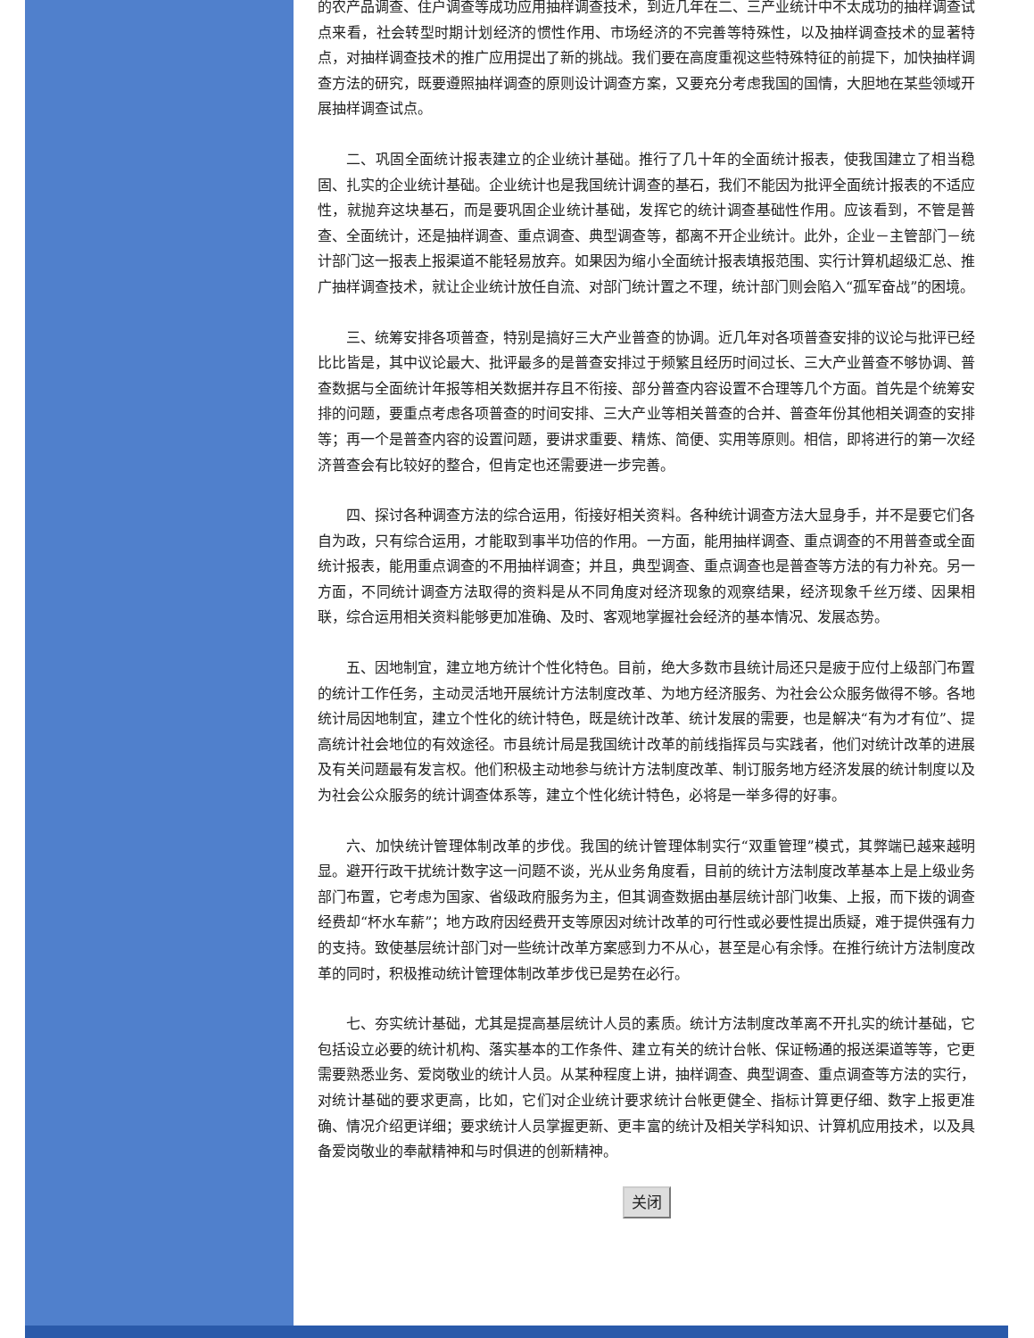的农产品调查、住户调查等成功应用抽样调查技术，到近几年在二、三产业统计中不太成功的抽样调查试点来看，社会转型时期计划经济的惯性作用、市场经济的不完善等特殊性，以及抽样调查技术的显著特点，对抽样调查技术的推广应用提出了新的挑战。我们要在高度重视这些特殊特征的前提下，加快抽样调查方法的研究，既要遵照抽样调查的原则设计调查方案，又要充分考虑我国的国情，大胆地在某些领域开展抽样调查试点。
二、巩固全面统计报表建立的企业统计基础。推行了几十年的全面统计报表，使我国建立了相当稳固、扎实的企业统计基础。企业统计也是我国统计调查的基石，我们不能因为批评全面统计报表的不适应性，就抛弃这块基石，而是要巩固企业统计基础，发挥它的统计调查基础性作用。应该看到，不管是普查、全面统计，还是抽样调查、重点调查、典型调查等，都离不开企业统计。此外，企业－主管部门－统计部门这一报表上报渠道不能轻易放弃。如果因为缩小全面统计报表填报范围、实行计算机超级汇总、推广抽样调查技术，就让企业统计放任自流、对部门统计置之不理，统计部门则会陷入“孤军奋战”的困境。
三、统筹安排各项普查，特别是搞好三大产业普查的协调。近几年对各项普查安排的议论与批评已经比比皆是，其中议论最大、批评最多的是普查安排过于频繁且经历时间过长、三大产业普查不够协调、普查数据与全面统计年报等相关数据并存且不衔接、部分普查内容设置不合理等几个方面。首先是个统筹安排的问题，要重点考虑各项普查的时间安排、三大产业等相关普查的合并、普查年份其他相关调查的安排等；再一个是普查内容的设置问题，要讲求重要、精炼、简便、实用等原则。相信，即将进行的第一次经济普查会有比较好的整合，但肯定也还需要进一步完善。
四、探讨各种调查方法的综合运用，衔接好相关资料。各种统计调查方法大显身手，并不是要它们各自为政，只有综合运用，才能取到事半功倍的作用。一方面，能用抽样调查、重点调查的不用普查或全面统计报表，能用重点调查的不用抽样调查；并且，典型调查、重点调查也是普查等方法的有力补充。另一方面，不同统计调查方法取得的资料是从不同角度对经济现象的观察结果，经济现象千丝万缕、因果相联，综合运用相关资料能够更加准确、及时、客观地掌握社会经济的基本情况、发展态势。
五、因地制宜，建立地方统计个性化特色。目前，绝大多数市县统计局还只是疲于应付上级部门布置的统计工作任务，主动灵活地开展统计方法制度改革、为地方经济服务、为社会公众服务做得不够。各地统计局因地制宜，建立个性化的统计特色，既是统计改革、统计发展的需要，也是解决“有为才有位”、提高统计社会地位的有效途径。市县统计局是我国统计改革的前线指挥员与实践者，他们对统计改革的进展及有关问题最有发言权。他们积极主动地参与统计方法制度改革、制订服务地方经济发展的统计制度以及为社会公众服务的统计调查体系等，建立个性化统计特色，必将是一举多得的好事。
六、加快统计管理体制改革的步伐。我国的统计管理体制实行“双重管理”模式，其弊端已越来越明显。避开行政干扰统计数字这一问题不谈，光从业务角度看，目前的统计方法制度改革基本上是上级业务部门布置，它考虑为国家、省级政府服务为主，但其调查数据由基层统计部门收集、上报，而下拨的调查经费却“杯水车薪”；地方政府因经费开支等原因对统计改革的可行性或必要性提出质疑，难于提供强有力的支持。致使基层统计部门对一些统计改革方案感到力不从心，甚至是心有余悸。在推行统计方法制度改革的同时，积极推动统计管理体制改革步伐已是势在必行。
七、夯实统计基础，尤其是提高基层统计人员的素质。统计方法制度改革离不开扎实的统计基础，它包括设立必要的统计机构、落实基本的工作条件、建立有关的统计台帐、保证畅通的报送渠道等等，它更需要熟悉业务、爱岗敬业的统计人员。从某种程度上讲，抽样调查、典型调查、重点调查等方法的实行，对统计基础的要求更高，比如，它们对企业统计要求统计台帐更健全、指标计算更仔细、数字上报更准确、情况介绍更详细；要求统计人员掌握更新、更丰富的统计及相关学科知识、计算机应用技术，以及具备爱岗敬业的奉献精神和与时俱进的创新精神。
关闭